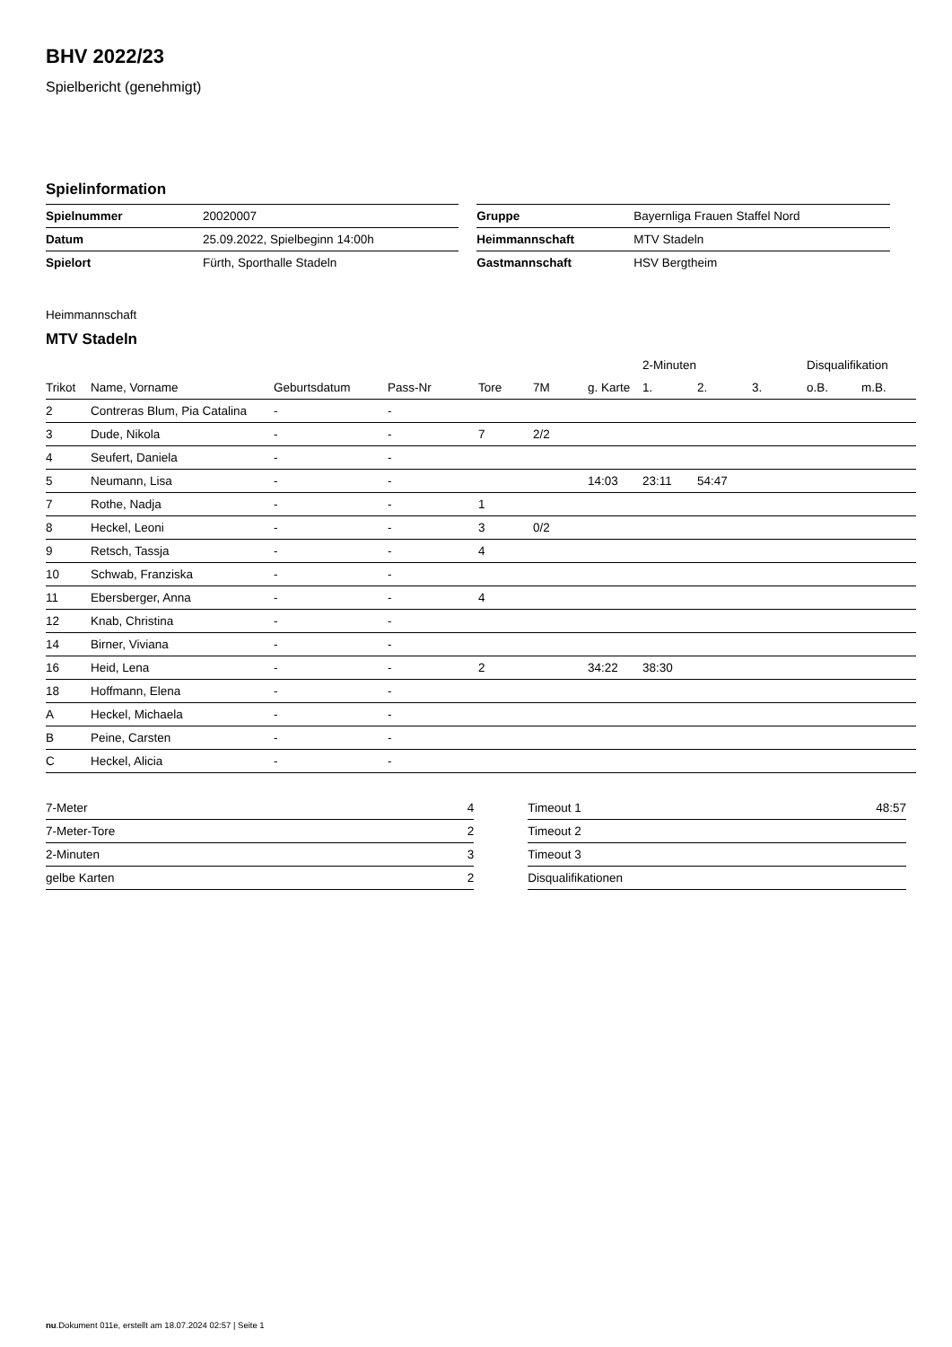BHV 2022/23
Spielbericht (genehmigt)
Spielinformation
| Spielnummer | 20020007 |
| Datum | 25.09.2022, Spielbeginn 14:00h |
| Spielort | Fürth, Sporthalle Stadeln |
| Gruppe | Bayernliga Frauen Staffel Nord |
| Heimmannschaft | MTV Stadeln |
| Gastmannschaft | HSV Bergtheim |
Heimmannschaft
MTV Stadeln
| | | | | | | | 2-Minuten | | | Disqualifikation | |
| --- | --- | --- | --- | --- | --- | --- | --- | --- | --- | --- | --- |
| Trikot | Name, Vorname | Geburtsdatum | Pass-Nr | Tore | 7M | g. Karte | 1. | 2. | 3. | o.B. | m.B. |
| 2 | Contreras Blum, Pia Catalina | - | - | | | | | | | | |
| 3 | Dude, Nikola | - | - | 7 | 2/2 | | | | | | |
| 4 | Seufert, Daniela | - | - | | | | | | | | |
| 5 | Neumann, Lisa | - | - | | | 14:03 | 23:11 | 54:47 | | | |
| 7 | Rothe, Nadja | - | - | 1 | | | | | | | |
| 8 | Heckel, Leoni | - | - | 3 | 0/2 | | | | | | |
| 9 | Retsch, Tassja | - | - | 4 | | | | | | | |
| 10 | Schwab, Franziska | - | - | | | | | | | | |
| 11 | Ebersberger, Anna | - | - | 4 | | | | | | | |
| 12 | Knab, Christina | - | - | | | | | | | | |
| 14 | Birner, Viviana | - | - | | | | | | | | |
| 16 | Heid, Lena | - | - | 2 | | 34:22 | 38:30 | | | | |
| 18 | Hoffmann, Elena | - | - | | | | | | | | |
| A | Heckel, Michaela | - | - | | | | | | | | |
| B | Peine, Carsten | - | - | | | | | | | | |
| C | Heckel, Alicia | - | - | | | | | | | | |
| 7-Meter | 4 |
| 7-Meter-Tore | 2 |
| 2-Minuten | 3 |
| gelbe Karten | 2 |
| Timeout 1 | 48:57 |
| Timeout 2 | |
| Timeout 3 | |
| Disqualifikationen | |
nu.Dokument 011e, erstellt am 18.07.2024 02:57 | Seite 1